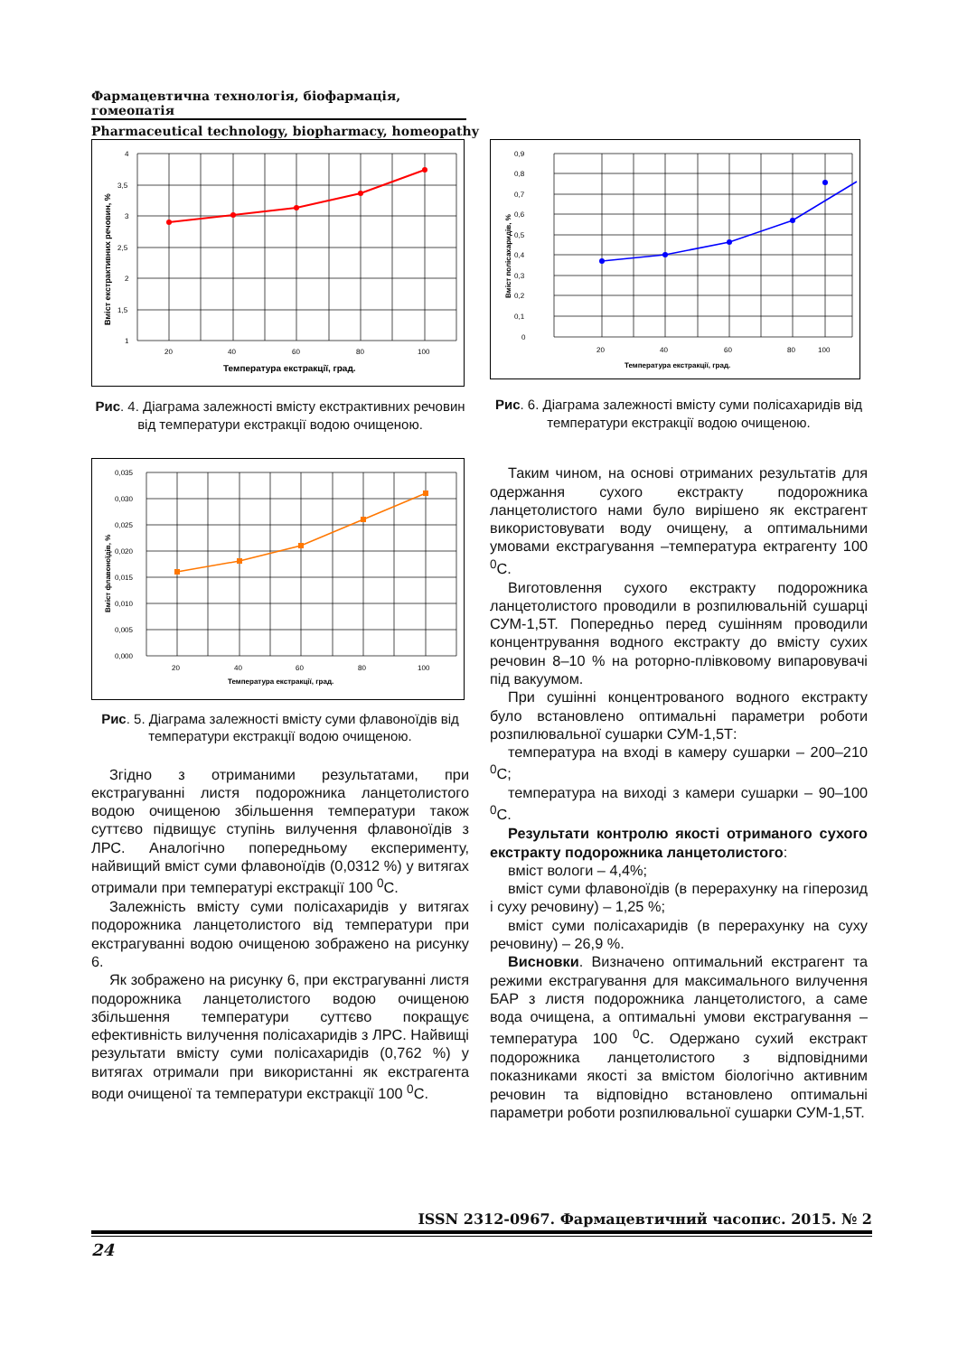Фармацевтична технологія, біофармація, гомеопатія
Pharmaceutical technology, biopharmacy, homeopathy
4
3,5
3
2,5
2
1,5
1
20
40
60
80
100
Температура екстракції, град.
Вміст екстрактивних речовин, %
Рис. 4. Діаграма залежності вмісту екстрактивних речовин від температури екстракції водою очищеною.
0,035
0,030
0,025
0,020
0,015
0,010
0,005
0,000
20
40
60
80
100
Температура екстракції, град.
Вміст флавоноїдів, %
Рис. 5. Діаграма залежності вмісту суми флавоноїдів від температури екстракції водою очищеною.
Згідно з отриманими результатами, при екстрагуванні листя подорожника ланцетолистого водою очищеною збільшення температури також суттєво підвищує ступінь вилучення флавоноїдів з ЛРС. Аналогічно попередньому експерименту, найвищий вміст суми флавоноїдів (0,0312 %) у витягах отримали при температурі екстракції 100 <sup>0</sup>С.
Залежність вмісту суми полісахаридів у витягах подорожника ланцетолистого від температури при екстрагуванні водою очищеною зображено на рисунку 6.
Як зображено на рисунку 6, при екстрагуванні листя подорожника ланцетолистого водою очищеною збільшення температури суттєво покращує ефективність вилучення полісахаридів з ЛРС. Найвищі результати вмісту суми полісахаридів (0,762 %) у витягах отримали при використанні як екстрагента води очищеної та температури екстракції 100 <sup>0</sup>С.
0,9
0,8
0,7
0,6
0,5
0,4
0,3
0,2
0,1
0
20
40
60
80
100
Температура екстракції, град.
Вміст полісахаридів, %
Рис. 6. Діаграма залежності вмісту суми полісахаридів від температури екстракції водою очищеною.
Таким чином, на основі отриманих результатів для одержання сухого екстракту подорожника ланцетолистого нами було вирішено як екстрагент використовувати воду очищену, а оптимальними умовами екстрагування –температура ектрагенту 100 <sup>0</sup>С.
Виготовлення сухого екстракту подорожника ланцетолистого проводили в розпилювальній сушарці СУМ-1,5Т. Попередньо перед сушінням проводили концентрування водного екстракту до вмісту сухих речовин 8–10 % на роторно-плівковому випаровувачі під вакуумом.
При сушінні концентрованого водного екстракту було встановлено оптимальні параметри роботи розпилювальної сушарки СУМ-1,5Т:
температура на вході в камеру сушарки – 200–210 <sup>0</sup>С;
температура на виході з камери сушарки – 90–100 <sup>0</sup>С.
Результати контролю якості отриманого сухого екстракту подорожника ланцетолистого:
вміст вологи – 4,4%;
вміст суми флавоноїдів (в перерахунку на гіперозид і суху речовину) – 1,25 %;
вміст суми полісахаридів (в перерахунку на суху речовину) – 26,9 %.
Висновки. Визначено оптимальний екстрагент та режими екстрагування для максимального вилучення БАР з листя подорожника ланцетолистого, а саме вода очищена, а оптимальні умови екстрагування – температура 100 <sup>0</sup>С. Одержано сухий екстракт подорожника ланцетолистого з відповідними показниками якості за вмістом біологічно активним речовин та відповідно встановлено оптимальні параметри роботи розпилювальної сушарки СУМ-1,5Т.
ISSN 2312-0967. Фармацевтичний часопис. 2015. № 2
24